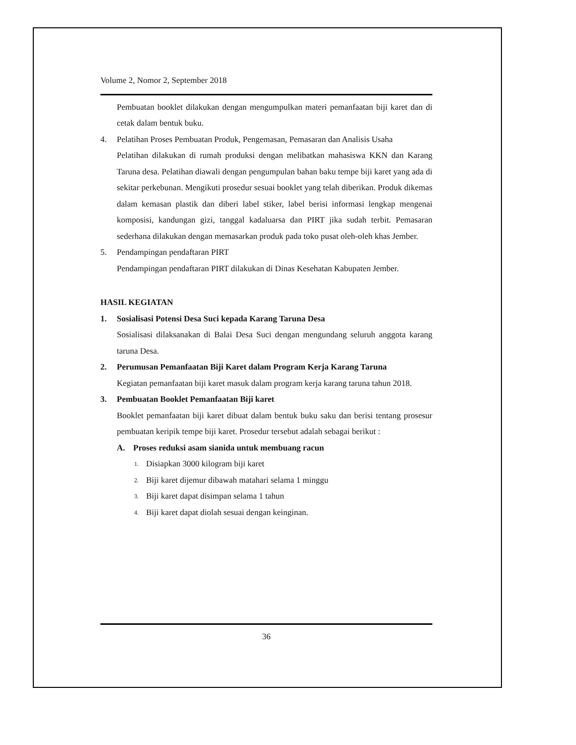Volume 2, Nomor 2, September 2018
Pembuatan booklet dilakukan dengan mengumpulkan materi pemanfaatan biji karet dan di cetak dalam bentuk buku.
4. Pelatihan Proses Pembuatan Produk, Pengemasan, Pemasaran dan Analisis Usaha
Pelatihan dilakukan di rumah produksi dengan melibatkan mahasiswa KKN dan Karang Taruna desa. Pelatihan diawali dengan pengumpulan bahan baku tempe biji karet yang ada di sekitar perkebunan. Mengikuti prosedur sesuai booklet yang telah diberikan. Produk dikemas dalam kemasan plastik dan diberi label stiker, label berisi informasi lengkap mengenai komposisi, kandungan gizi, tanggal kadaluarsa dan PIRT jika sudah terbit. Pemasaran sederhana dilakukan dengan memasarkan produk pada toko pusat oleh-oleh khas Jember.
5. Pendampingan pendaftaran PIRT
Pendampingan pendaftaran PIRT dilakukan di Dinas Kesehatan Kabupaten Jember.
HASIL KEGIATAN
1. Sosialisasi Potensi Desa Suci kepada Karang Taruna Desa
Sosialisasi dilaksanakan di Balai Desa Suci dengan mengundang seluruh anggota karang taruna Desa.
2. Perumusan Pemanfaatan Biji Karet dalam Program Kerja Karang Taruna
Kegiatan pemanfaatan biji karet masuk dalam program kerja karang taruna tahun 2018.
3. Pembuatan Booklet Pemanfaatan Biji karet
Booklet pemanfaatan biji karet dibuat dalam bentuk buku saku dan berisi tentang prosesur pembuatan keripik tempe biji karet. Prosedur tersebut adalah sebagai berikut :
A. Proses reduksi asam sianida untuk membuang racun
1. Disiapkan 3000 kilogram biji karet
2. Biji karet dijemur dibawah matahari selama 1 minggu
3. Biji karet dapat disimpan selama 1 tahun
4. Biji karet dapat diolah sesuai dengan keinginan.
36